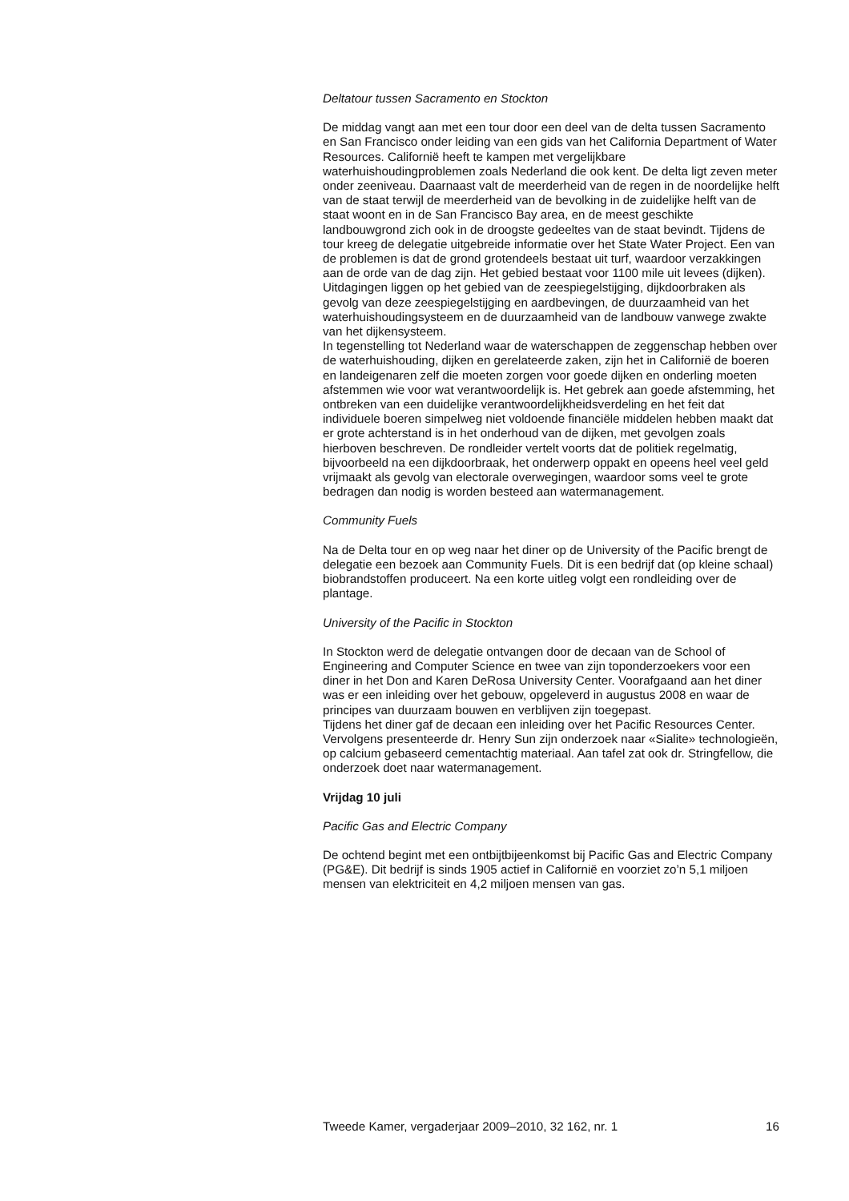Deltatour tussen Sacramento en Stockton
De middag vangt aan met een tour door een deel van de delta tussen Sacramento en San Francisco onder leiding van een gids van het California Department of Water Resources. Californië heeft te kampen met vergelijkbare waterhuishoudingproblemen zoals Nederland die ook kent. De delta ligt zeven meter onder zeeniveau. Daarnaast valt de meerderheid van de regen in de noordelijke helft van de staat terwijl de meerderheid van de bevolking in de zuidelijke helft van de staat woont en in de San Francisco Bay area, en de meest geschikte landbouwgrond zich ook in de droogste gedeeltes van de staat bevindt. Tijdens de tour kreeg de delegatie uitgebreide informatie over het State Water Project. Een van de problemen is dat de grond grotendeels bestaat uit turf, waardoor verzakkingen aan de orde van de dag zijn. Het gebied bestaat voor 1100 mile uit levees (dijken). Uitdagingen liggen op het gebied van de zeespiegelstijging, dijkdoorbraken als gevolg van deze zeespiegelstijging en aardbevingen, de duurzaamheid van het waterhuishoudingsysteem en de duurzaamheid van de landbouw vanwege zwakte van het dijkensysteem.
In tegenstelling tot Nederland waar de waterschappen de zeggenschap hebben over de waterhuishouding, dijken en gerelateerde zaken, zijn het in Californië de boeren en landeigenaren zelf die moeten zorgen voor goede dijken en onderling moeten afstemmen wie voor wat verantwoordelijk is. Het gebrek aan goede afstemming, het ontbreken van een duidelijke verantwoordelijkheidsverdeling en het feit dat individuele boeren simpelweg niet voldoende financiële middelen hebben maakt dat er grote achterstand is in het onderhoud van de dijken, met gevolgen zoals hierboven beschreven. De rondleider vertelt voorts dat de politiek regelmatig, bijvoorbeeld na een dijkdoorbraak, het onderwerp oppakt en opeens heel veel geld vrijmaakt als gevolg van electorale overwegingen, waardoor soms veel te grote bedragen dan nodig is worden besteed aan watermanagement.
Community Fuels
Na de Delta tour en op weg naar het diner op de University of the Pacific brengt de delegatie een bezoek aan Community Fuels. Dit is een bedrijf dat (op kleine schaal) biobrandstoffen produceert. Na een korte uitleg volgt een rondleiding over de plantage.
University of the Pacific in Stockton
In Stockton werd de delegatie ontvangen door de decaan van de School of Engineering and Computer Science en twee van zijn toponderzoekers voor een diner in het Don and Karen DeRosa University Center. Voorafgaand aan het diner was er een inleiding over het gebouw, opgeleverd in augustus 2008 en waar de principes van duurzaam bouwen en verblijven zijn toegepast.
Tijdens het diner gaf de decaan een inleiding over het Pacific Resources Center. Vervolgens presenteerde dr. Henry Sun zijn onderzoek naar «Sialite» technologieën, op calcium gebaseerd cementachtig materiaal. Aan tafel zat ook dr. Stringfellow, die onderzoek doet naar watermanagement.
Vrijdag 10 juli
Pacific Gas and Electric Company
De ochtend begint met een ontbijtbijeenkomst bij Pacific Gas and Electric Company (PG&E). Dit bedrijf is sinds 1905 actief in Californië en voorziet zo’n 5,1 miljoen mensen van elektriciteit en 4,2 miljoen mensen van gas.
Tweede Kamer, vergaderjaar 2009–2010, 32 162, nr. 1 16